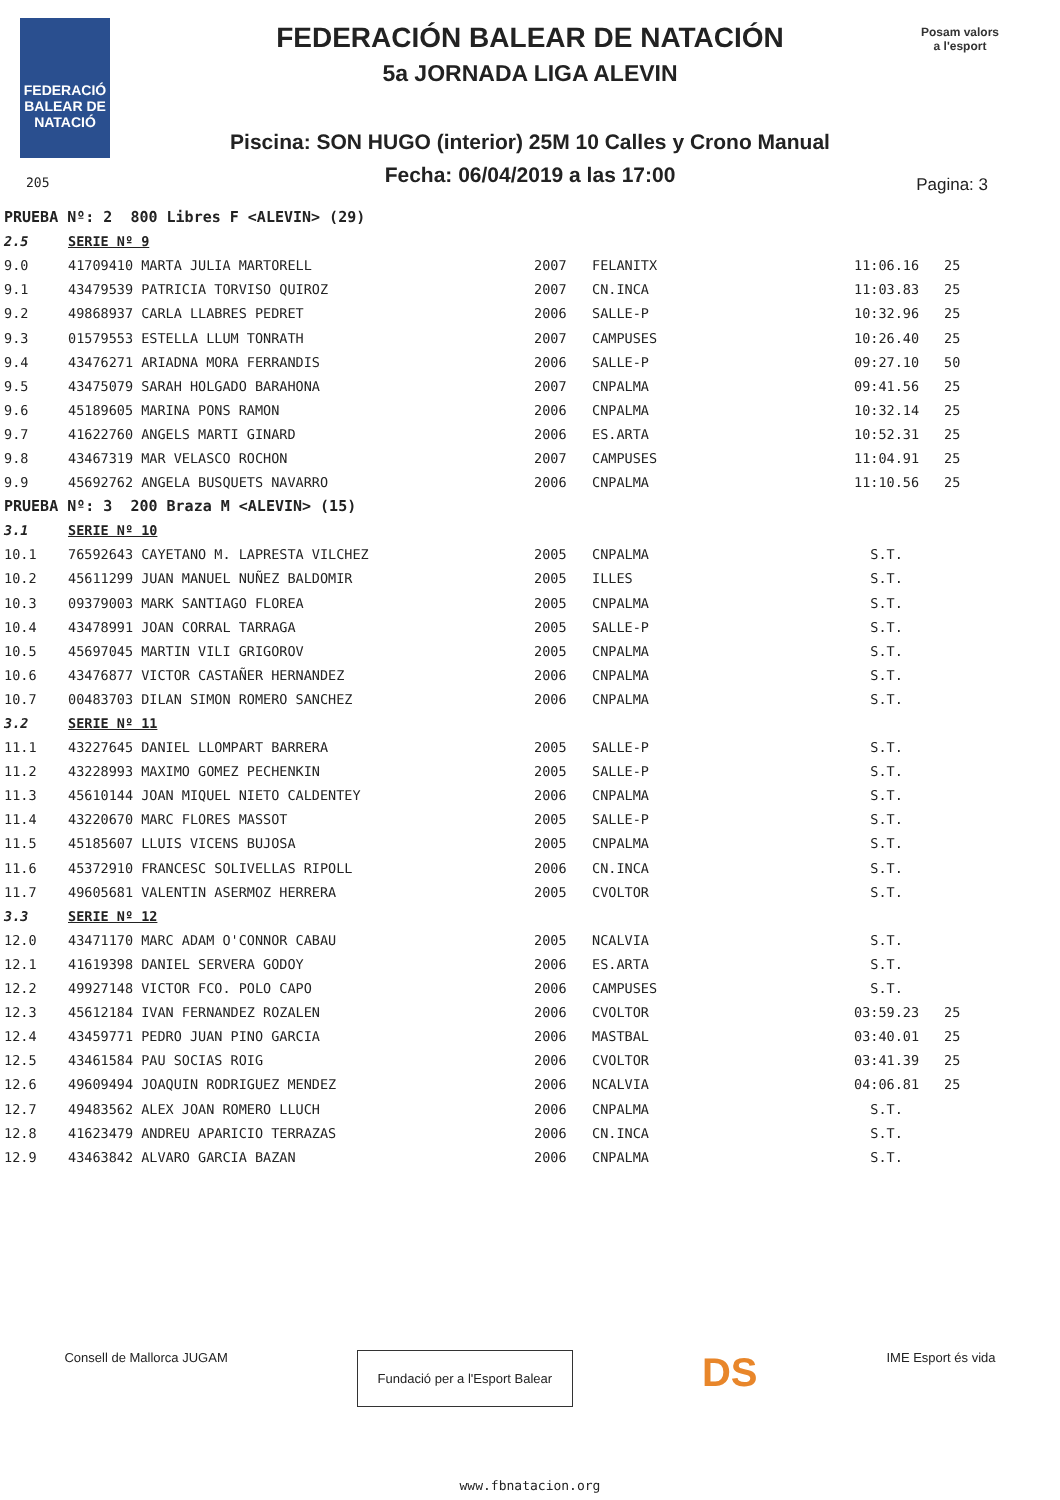FEDERACIÓ BALEAR DE NATACIÓ
FEDERACIÓN BALEAR DE NATACIÓN
5a JORNADA LIGA ALEVIN
Posam valors a l'esport
Piscina: SON HUGO (interior) 25M 10 Calles y Crono Manual
Fecha: 06/04/2019 a las 17:00 205 Pagina: 3
| PRUEBA Nº: 2 800 Libres F <ALEVIN> (29) | | | | | |
| 2.5 | SERIE Nº 9 | | | | |
| 9.0 | 41709410 MARTA JULIA MARTORELL | 2007 | FELANITX | 11:06.16 | 25 |
| 9.1 | 43479539 PATRICIA TORVISO QUIROZ | 2007 | CN.INCA | 11:03.83 | 25 |
| 9.2 | 49868937 CARLA LLABRES PEDRET | 2006 | SALLE-P | 10:32.96 | 25 |
| 9.3 | 01579553 ESTELLA LLUM TONRATH | 2007 | CAMPUSES | 10:26.40 | 25 |
| 9.4 | 43476271 ARIADNA MORA FERRANDIS | 2006 | SALLE-P | 09:27.10 | 50 |
| 9.5 | 43475079 SARAH HOLGADO BARAHONA | 2007 | CNPALMA | 09:41.56 | 25 |
| 9.6 | 45189605 MARINA PONS RAMON | 2006 | CNPALMA | 10:32.14 | 25 |
| 9.7 | 41622760 ANGELS MARTI GINARD | 2006 | ES.ARTA | 10:52.31 | 25 |
| 9.8 | 43467319 MAR VELASCO ROCHON | 2007 | CAMPUSES | 11:04.91 | 25 |
| 9.9 | 45692762 ANGELA BUSQUETS NAVARRO | 2006 | CNPALMA | 11:10.56 | 25 |
| PRUEBA Nº: 3 200 Braza M <ALEVIN> (15) | | | | | |
| 3.1 | SERIE Nº 10 | | | | |
| 10.1 | 76592643 CAYETANO M. LAPRESTA VILCHEZ | 2005 | CNPALMA | S.T. | |
| 10.2 | 45611299 JUAN MANUEL NUÑEZ BALDOMIR | 2005 | ILLES | S.T. | |
| 10.3 | 09379003 MARK SANTIAGO FLOREA | 2005 | CNPALMA | S.T. | |
| 10.4 | 43478991 JOAN CORRAL TARRAGA | 2005 | SALLE-P | S.T. | |
| 10.5 | 45697045 MARTIN VILI GRIGOROV | 2005 | CNPALMA | S.T. | |
| 10.6 | 43476877 VICTOR CASTAÑER HERNANDEZ | 2006 | CNPALMA | S.T. | |
| 10.7 | 00483703 DILAN SIMON ROMERO SANCHEZ | 2006 | CNPALMA | S.T. | |
| 3.2 | SERIE Nº 11 | | | | |
| 11.1 | 43227645 DANIEL LLOMPART BARRERA | 2005 | SALLE-P | S.T. | |
| 11.2 | 43228993 MAXIMO GOMEZ PECHENKIN | 2005 | SALLE-P | S.T. | |
| 11.3 | 45610144 JOAN MIQUEL NIETO CALDENTEY | 2006 | CNPALMA | S.T. | |
| 11.4 | 43220670 MARC FLORES MASSOT | 2005 | SALLE-P | S.T. | |
| 11.5 | 45185607 LLUIS VICENS BUJOSA | 2005 | CNPALMA | S.T. | |
| 11.6 | 45372910 FRANCESC SOLIVELLAS RIPOLL | 2006 | CN.INCA | S.T. | |
| 11.7 | 49605681 VALENTIN ASERMOZ HERRERA | 2005 | CVOLTOR | S.T. | |
| 3.3 | SERIE Nº 12 | | | | |
| 12.0 | 43471170 MARC ADAM O'CONNOR CABAU | 2005 | NCALVIA | S.T. | |
| 12.1 | 41619398 DANIEL SERVERA GODOY | 2006 | ES.ARTA | S.T. | |
| 12.2 | 49927148 VICTOR FCO. POLO CAPO | 2006 | CAMPUSES | S.T. | |
| 12.3 | 45612184 IVAN FERNANDEZ ROZALEN | 2006 | CVOLTOR | 03:59.23 | 25 |
| 12.4 | 43459771 PEDRO JUAN PINO GARCIA | 2006 | MASTBAL | 03:40.01 | 25 |
| 12.5 | 43461584 PAU SOCIAS ROIG | 2006 | CVOLTOR | 03:41.39 | 25 |
| 12.6 | 49609494 JOAQUIN RODRIGUEZ MENDEZ | 2006 | NCALVIA | 04:06.81 | 25 |
| 12.7 | 49483562 ALEX JOAN ROMERO LLUCH | 2006 | CNPALMA | S.T. | |
| 12.8 | 41623479 ANDREU APARICIO TERRAZAS | 2006 | CN.INCA | S.T. | |
| 12.9 | 43463842 ALVARO GARCIA BAZAN | 2006 | CNPALMA | S.T. | |
Consell de Mallorca JUGAM
Fundació per a l'Esport Balear
DS
IME Esport és vida
www.fbnatacion.org